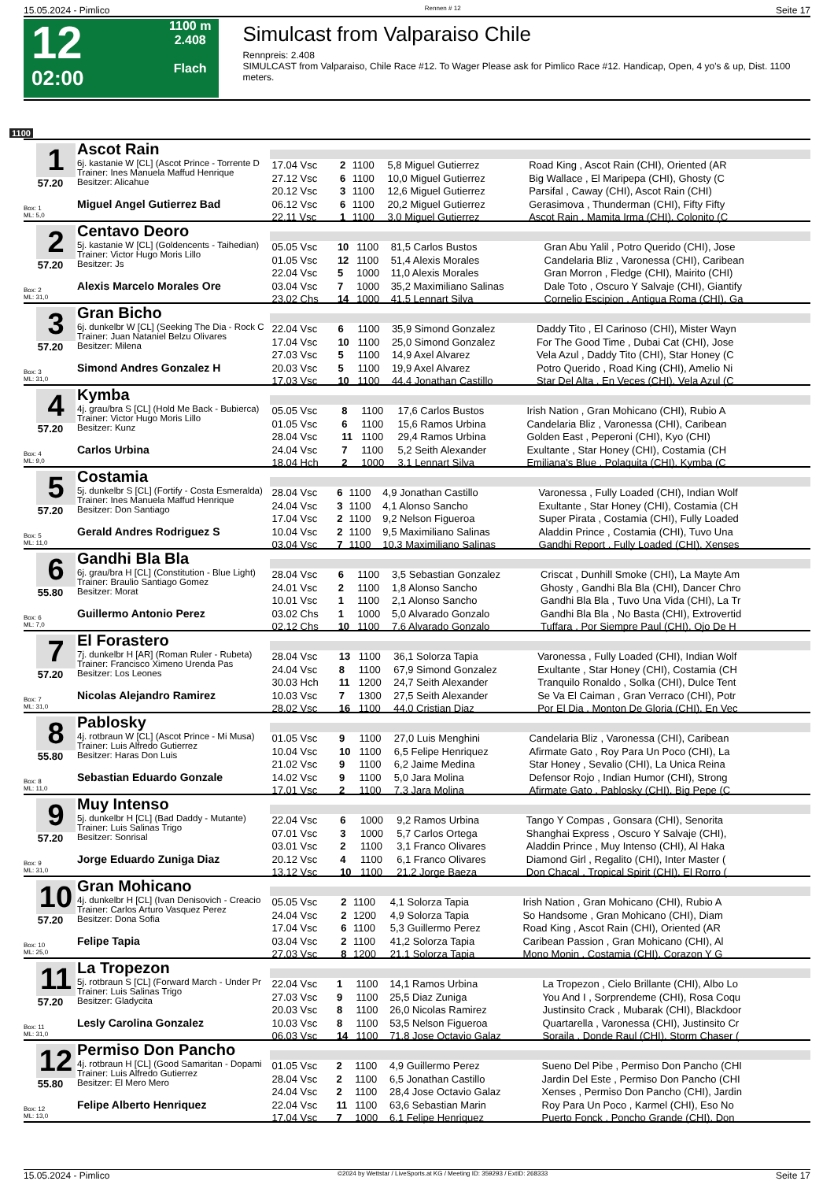15.05.2024 - Pimlico Rennen # 12 Seite 17
12
02:00
1100 m
2.408
Flach
Simulcast from Valparaiso Chile
Rennpreis: 2.408
SIMULCAST from Valparaiso, Chile Race #12. To Wager Please ask for Pimlico Race #12. Handicap, Open, 4 yo's & up, Dist. 1100 meters.
1100
1
57.20
Box: 1
ML: 5,0
Ascot Rain
6j. kastanie W [CL] (Ascot Prince - Torrente D
Trainer: Ines Manuela Maffud Henrique
Besitzer: Alicahue
Miguel Angel Gutierrez Bad
| 17.04 Vsc | 2 | 1100 | 5,8 Miguel Gutierrez | Road King , Ascot Rain (CHI), Oriented (AR |
| 27.12 Vsc | 6 | 1100 | 10,0 Miguel Gutierrez | Big Wallace , El Maripepa (CHI), Ghosty (C |
| 20.12 Vsc | 3 | 1100 | 12,6 Miguel Gutierrez | Parsifal , Caway (CHI), Ascot Rain (CHI) |
| 06.12 Vsc | 6 | 1100 | 20,2 Miguel Gutierrez | Gerasimova , Thunderman (CHI), Fifty Fifty |
| 22.11 Vsc | 1 | 1100 | 3,0 Miguel Gutierrez | Ascot Rain , Mamita Irma (CHI), Colonito (C |
2
57.20
Box: 2
ML: 31,0
Centavo Deoro
5j. kastanie W [CL] (Goldencents - Taihedian)
Trainer: Victor Hugo Moris Lillo
Besitzer: Js
Alexis Marcelo Morales Ore
| 05.05 Vsc | 10 | 1100 | 81,5 Carlos Bustos | Gran Abu Yalil , Potro Querido (CHI), Jose |
| 01.05 Vsc | 12 | 1100 | 51,4 Alexis Morales | Candelaria Bliz , Varonessa (CHI), Caribean |
| 22.04 Vsc | 5 | 1000 | 11,0 Alexis Morales | Gran Morron , Fledge (CHI), Mairito (CHI) |
| 03.04 Vsc | 7 | 1000 | 35,2 Maximiliano Salinas | Dale Toto , Oscuro Y Salvaje (CHI), Giantify |
| 23.02 Chs | 14 | 1000 | 41,5 Lennart Silva | Cornelio Escipion , Antigua Roma (CHI), Ga |
3
57.20
Box: 3
ML: 31,0
Gran Bicho
6j. dunkelbr W [CL] (Seeking The Dia - Rock C
Trainer: Juan Nataniel Belzu Olivares
Besitzer: Milena
Simond Andres Gonzalez H
| 22.04 Vsc | 6 | 1100 | 35,9 Simond Gonzalez | Daddy Tito , El Carinoso (CHI), Mister Wayn |
| 17.04 Vsc | 10 | 1100 | 25,0 Simond Gonzalez | For The Good Time , Dubai Cat (CHI), Jose |
| 27.03 Vsc | 5 | 1100 | 14,9 Axel Alvarez | Vela Azul , Daddy Tito (CHI), Star Honey (C |
| 20.03 Vsc | 5 | 1100 | 19,9 Axel Alvarez | Potro Querido , Road King (CHI), Amelio Ni |
| 17.03 Vsc | 10 | 1100 | 44,4 Jonathan Castillo | Star Del Alta , En Veces (CHI), Vela Azul (C |
4
57.20
Box: 4
ML: 9,0
Kymba
4j. grau/bra S [CL] (Hold Me Back - Bubierca)
Trainer: Victor Hugo Moris Lillo
Besitzer: Kunz
Carlos Urbina
| 05.05 Vsc | 8 | 1100 | 17,6 Carlos Bustos | Irish Nation , Gran Mohicano (CHI), Rubio A |
| 01.05 Vsc | 6 | 1100 | 15,6 Ramos Urbina | Candelaria Bliz , Varonessa (CHI), Caribean |
| 28.04 Vsc | 11 | 1100 | 29,4 Ramos Urbina | Golden East , Peperoni (CHI), Kyo (CHI) |
| 24.04 Vsc | 7 | 1100 | 5,2 Seith Alexander | Exultante , Star Honey (CHI), Costamia (CH |
| 18.04 Hch | 2 | 1000 | 3,1 Lennart Silva | Emiliana's Blue , Polaquita (CHI), Kymba (C |
5
57.20
Box: 5
ML: 11,0
Costamia
5j. dunkelbr S [CL] (Fortify - Costa Esmeralda)
Trainer: Ines Manuela Maffud Henrique
Besitzer: Don Santiago
Gerald Andres Rodriguez S
| 28.04 Vsc | 6 | 1100 | 4,9 Jonathan Castillo | Varonessa , Fully Loaded (CHI), Indian Wolf |
| 24.04 Vsc | 3 | 1100 | 4,1 Alonso Sancho | Exultante , Star Honey (CHI), Costamia (CH |
| 17.04 Vsc | 2 | 1100 | 9,2 Nelson Figueroa | Super Pirata , Costamia (CHI), Fully Loaded |
| 10.04 Vsc | 2 | 1100 | 9,5 Maximiliano Salinas | Aladdin Prince , Costamia (CHI), Tuvo Una |
| 03.04 Vsc | 7 | 1100 | 10,3 Maximiliano Salinas | Gandhi Report , Fully Loaded (CHI), Xenses |
6
55.80
Box: 6
ML: 7,0
Gandhi Bla Bla
6j. grau/bra H [CL] (Constitution - Blue Light)
Trainer: Braulio Santiago Gomez
Besitzer: Morat
Guillermo Antonio Perez
| 28.04 Vsc | 6 | 1100 | 3,5 Sebastian Gonzalez | Criscat , Dunhill Smoke (CHI), La Mayte Am |
| 24.01 Vsc | 2 | 1100 | 1,8 Alonso Sancho | Ghosty , Gandhi Bla Bla (CHI), Dancer Chro |
| 10.01 Vsc | 1 | 1100 | 2,1 Alonso Sancho | Gandhi Bla Bla , Tuvo Una Vida (CHI), La Tr |
| 03.02 Chs | 1 | 1000 | 5,0 Alvarado Gonzalo | Gandhi Bla Bla , No Basta (CHI), Extrovertid |
| 02.12 Chs | 10 | 1100 | 7,6 Alvarado Gonzalo | Tuffara , Por Siempre Paul (CHI), Ojo De H |
7
57.20
Box: 7
ML: 31,0
El Forastero
7j. dunkelbr H [AR] (Roman Ruler - Rubeta)
Trainer: Francisco Ximeno Urenda Pas
Besitzer: Los Leones
Nicolas Alejandro Ramirez
| 28.04 Vsc | 13 | 1100 | 36,1 Solorza Tapia | Varonessa , Fully Loaded (CHI), Indian Wolf |
| 24.04 Vsc | 8 | 1100 | 67,9 Simond Gonzalez | Exultante , Star Honey (CHI), Costamia (CH |
| 30.03 Hch | 11 | 1200 | 24,7 Seith Alexander | Tranquilo Ronaldo , Solka (CHI), Dulce Tent |
| 10.03 Vsc | 7 | 1300 | 27,5 Seith Alexander | Se Va El Caiman , Gran Verraco (CHI), Potr |
| 28.02 Vsc | 16 | 1100 | 44,0 Cristian Diaz | Por El Dia , Monton De Gloria (CHI), En Vec |
8
55.80
Box: 8
ML: 11,0
Pablosky
4j. rotbraun W [CL] (Ascot Prince - Mi Musa)
Trainer: Luis Alfredo Gutierrez
Besitzer: Haras Don Luis
Sebastian Eduardo Gonzale
| 01.05 Vsc | 9 | 1100 | 27,0 Luis Menghini | Candelaria Bliz , Varonessa (CHI), Caribean |
| 10.04 Vsc | 10 | 1100 | 6,5 Felipe Henriquez | Afirmate Gato , Roy Para Un Poco (CHI), La |
| 21.02 Vsc | 9 | 1100 | 6,2 Jaime Medina | Star Honey , Sevalio (CHI), La Unica Reina |
| 14.02 Vsc | 9 | 1100 | 5,0 Jara Molina | Defensor Rojo , Indian Humor (CHI), Strong |
| 17.01 Vsc | 2 | 1100 | 7,3 Jara Molina | Afirmate Gato , Pablosky (CHI), Big Pepe (C |
9
57.20
Box: 9
ML: 31,0
Muy Intenso
5j. dunkelbr H [CL] (Bad Daddy - Mutante)
Trainer: Luis Salinas Trigo
Besitzer: Sonrisal
Jorge Eduardo Zuniga Diaz
| 22.04 Vsc | 6 | 1000 | 9,2 Ramos Urbina | Tango Y Compas , Gonsara (CHI), Senorita |
| 07.01 Vsc | 3 | 1000 | 5,7 Carlos Ortega | Shanghai Express , Oscuro Y Salvaje (CHI), |
| 03.01 Vsc | 2 | 1100 | 3,1 Franco Olivares | Aladdin Prince , Muy Intenso (CHI), Al Haka |
| 20.12 Vsc | 4 | 1100 | 6,1 Franco Olivares | Diamond Girl , Regalito (CHI), Inter Master ( |
| 13.12 Vsc | 10 | 1100 | 21,2 Jorge Baeza | Don Chacal , Tropical Spirit (CHI), El Rorro ( |
10
57.20
Box: 10
ML: 25,0
Gran Mohicano
4j. dunkelbr H [CL] (Ivan Denisovich - Creacio
Trainer: Carlos Arturo Vasquez Perez
Besitzer: Dona Sofia
Felipe Tapia
| 05.05 Vsc | 2 | 1100 | 4,1 Solorza Tapia | Irish Nation , Gran Mohicano (CHI), Rubio A |
| 24.04 Vsc | 2 | 1200 | 4,9 Solorza Tapia | So Handsome , Gran Mohicano (CHI), Diam |
| 17.04 Vsc | 6 | 1100 | 5,3 Guillermo Perez | Road King , Ascot Rain (CHI), Oriented (AR |
| 03.04 Vsc | 2 | 1100 | 41,2 Solorza Tapia | Caribean Passion , Gran Mohicano (CHI), Al |
| 27.03 Vsc | 8 | 1200 | 21,1 Solorza Tapia | Mono Monin , Costamia (CHI), Corazon Y G |
11
57.20
Box: 11
ML: 31,0
La Tropezon
5j. rotbraun S [CL] (Forward March - Under Pr
Trainer: Luis Salinas Trigo
Besitzer: Gladycita
Lesly Carolina Gonzalez
| 22.04 Vsc | 1 | 1100 | 14,1 Ramos Urbina | La Tropezon , Cielo Brillante (CHI), Albo Lo |
| 27.03 Vsc | 9 | 1100 | 25,5 Diaz Zuniga | You And I , Sorprendeme (CHI), Rosa Coqu |
| 20.03 Vsc | 8 | 1100 | 26,0 Nicolas Ramirez | Justinsito Crack , Mubarak (CHI), Blackdoor |
| 10.03 Vsc | 8 | 1100 | 53,5 Nelson Figueroa | Quartarella , Varonessa (CHI), Justinsito Cr |
| 06.03 Vsc | 14 | 1100 | 71,8 Jose Octavio Galaz | Soraila , Donde Raul (CHI), Storm Chaser ( |
12
55.80
Box: 12
ML: 13,0
Permiso Don Pancho
4j. rotbraun H [CL] (Good Samaritan - Dopami
Trainer: Luis Alfredo Gutierrez
Besitzer: El Mero Mero
Felipe Alberto Henriquez
| 01.05 Vsc | 2 | 1100 | 4,9 Guillermo Perez | Sueno Del Pibe , Permiso Don Pancho (CHI |
| 28.04 Vsc | 2 | 1100 | 6,5 Jonathan Castillo | Jardin Del Este , Permiso Don Pancho (CHI |
| 24.04 Vsc | 2 | 1100 | 28,4 Jose Octavio Galaz | Xenses , Permiso Don Pancho (CHI), Jardin |
| 22.04 Vsc | 11 | 1100 | 63,6 Sebastian Marin | Roy Para Un Poco , Karmel (CHI), Eso No |
| 17.04 Vsc | 7 | 1000 | 6,1 Felipe Henriquez | Puerto Fonck , Poncho Grande (CHI), Don |
15.05.2024 - Pimlico ©2024 by Wettstar / LiveSports.at KG / Meeting ID: 359293 / ExtID: 268333 Seite 17